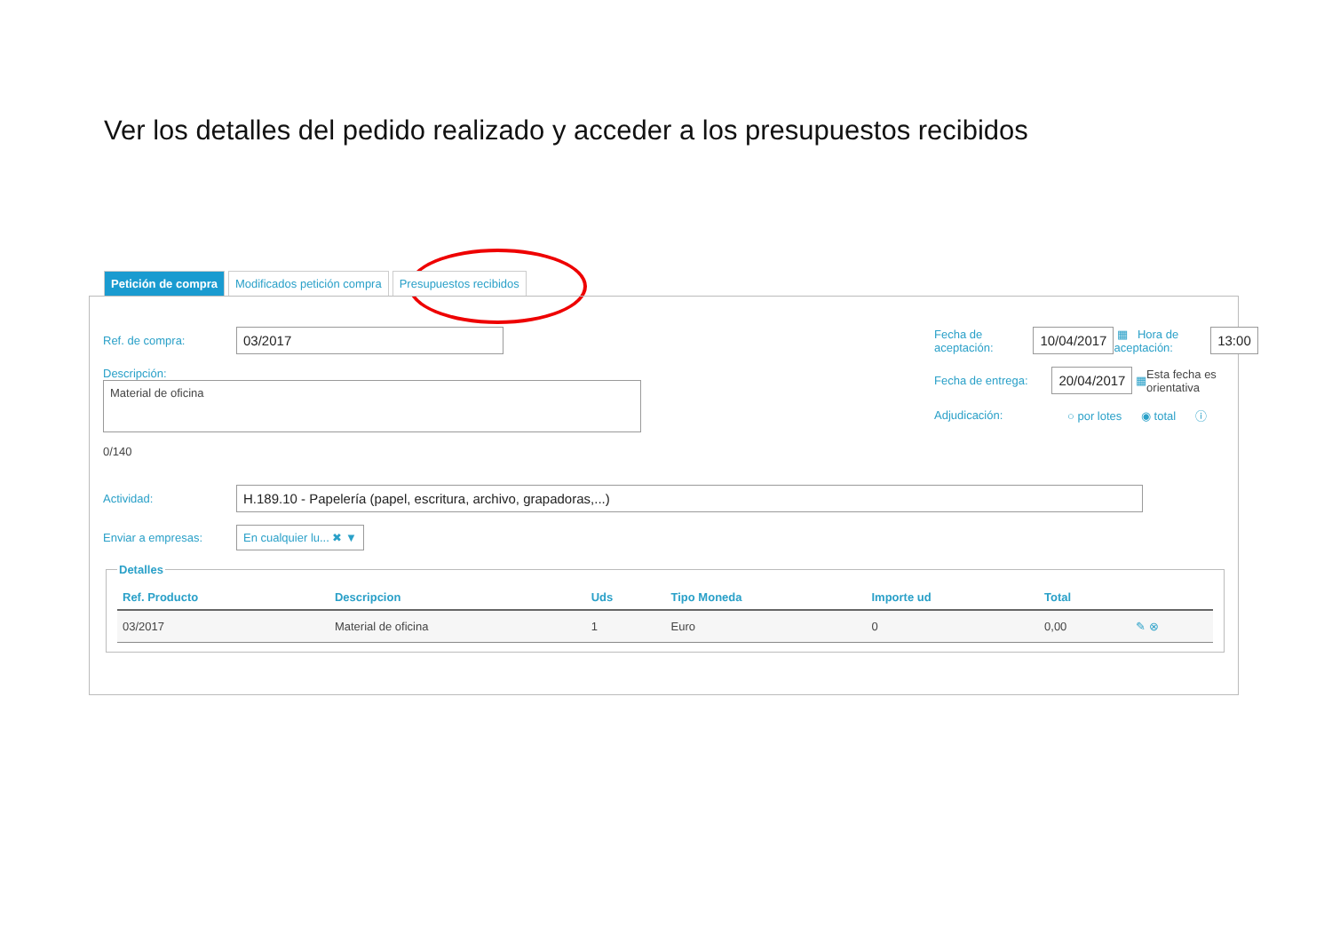Ver los detalles del pedido realizado y acceder a los presupuestos recibidos
Petición de compra Modificados petición compra Presupuestos recibidos
Ref. de compra: 03/2017
Descripción:
Material de oficina
0/140
Fecha de
aceptación: 10/04/2017 ▦ Hora de aceptación: 13:00
Fecha de entrega: 20/04/2017 ▦ Esta fecha es orientativa
Adjudicación: ○ por lotes ◉ total ⓘ
Actividad: H.189.10 - Papelería (papel, escritura, archivo, grapadoras,...)
Enviar a empresas: En cualquier lu... ✖ ▼
Detalles
| Ref. Producto | Descripcion | Uds | Tipo Moneda | Importe ud | Total | |
| --- | --- | --- | --- | --- | --- | --- |
| 03/2017 | Material de oficina | 1 | Euro | 0 | 0,00 | ✎ ⊗ |